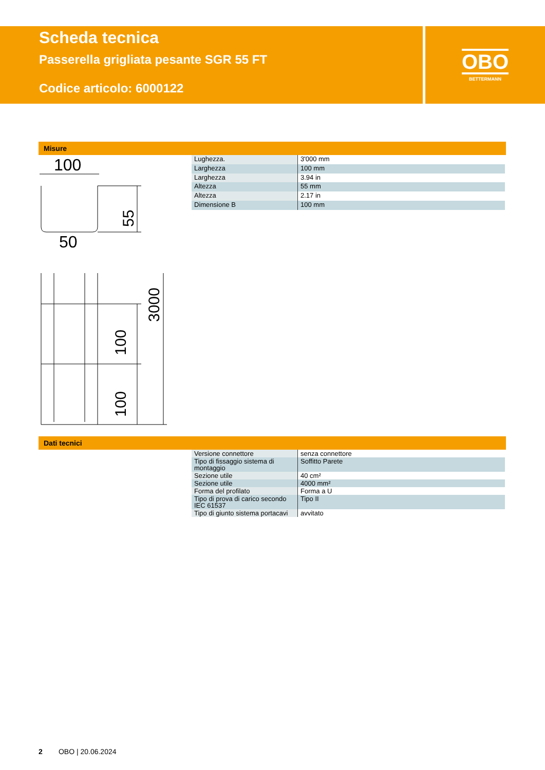Scheda tecnica
Passerella grigliata pesante SGR 55 FT
Codice articolo: 6000122
OBO
BETTERMANN
Misure
100
50
55
100
100
3000
| Lughezza. | 3'000 mm |
| Larghezza | 100 mm |
| Larghezza | 3.94 in |
| Altezza | 55 mm |
| Altezza | 2.17 in |
| Dimensione B | 100 mm |
Dati tecnici
| Versione connettore | senza connettore |
| Tipo di fissaggio sistema di montaggio | Soffitto Parete |
| Sezione utile | 40 cm² |
| Sezione utile | 4000 mm² |
| Forma del profilato | Forma a U |
| Tipo di prova di carico secondo IEC 61537 | Tipo II |
| Tipo di giunto sistema portacavi | avvitato |
2 OBO | 20.06.2024